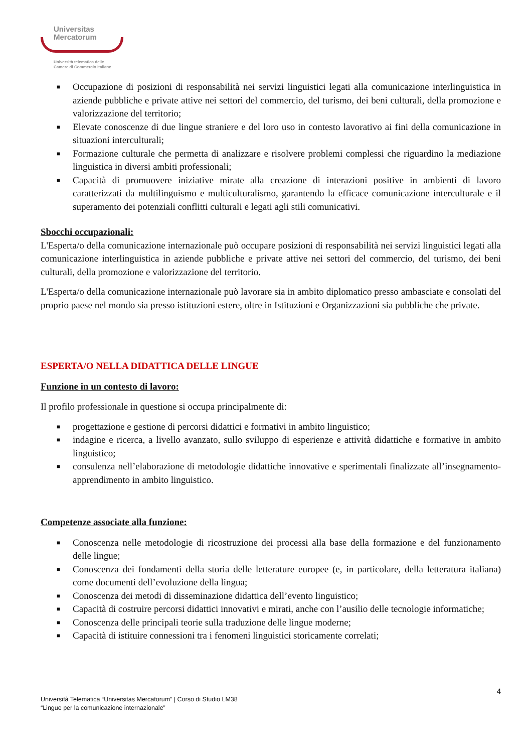Universitas
Mercatorum
Università telematica delle
Camere di Commercio Italiane
■ Occupazione di posizioni di responsabilità nei servizi linguistici legati alla comunicazione interlinguistica in aziende pubbliche e private attive nei settori del commercio, del turismo, dei beni culturali, della promozione e valorizzazione del territorio;
■ Elevate conoscenze di due lingue straniere e del loro uso in contesto lavorativo ai fini della comunicazione in situazioni interculturali;
■ Formazione culturale che permetta di analizzare e risolvere problemi complessi che riguardino la mediazione linguistica in diversi ambiti professionali;
■ Capacità di promuovere iniziative mirate alla creazione di interazioni positive in ambienti di lavoro caratterizzati da multilinguismo e multiculturalismo, garantendo la efficace comunicazione interculturale e il superamento dei potenziali conflitti culturali e legati agli stili comunicativi.
Sbocchi occupazionali:
L'Esperta/o della comunicazione internazionale può occupare posizioni di responsabilità nei servizi linguistici legati alla comunicazione interlinguistica in aziende pubbliche e private attive nei settori del commercio, del turismo, dei beni culturali, della promozione e valorizzazione del territorio.
L'Esperta/o della comunicazione internazionale può lavorare sia in ambito diplomatico presso ambasciate e consolati del proprio paese nel mondo sia presso istituzioni estere, oltre in Istituzioni e Organizzazioni sia pubbliche che private.
ESPERTA/O NELLA DIDATTICA DELLE LINGUE
Funzione in un contesto di lavoro:
Il profilo professionale in questione si occupa principalmente di:
■ progettazione e gestione di percorsi didattici e formativi in ambito linguistico;
■ indagine e ricerca, a livello avanzato, sullo sviluppo di esperienze e attività didattiche e formative in ambito linguistico;
■ consulenza nell’elaborazione di metodologie didattiche innovative e sperimentali finalizzate all’insegnamento-apprendimento in ambito linguistico.
Competenze associate alla funzione:
■ Conoscenza nelle metodologie di ricostruzione dei processi alla base della formazione e del funzionamento delle lingue;
■ Conoscenza dei fondamenti della storia delle letterature europee (e, in particolare, della letteratura italiana) come documenti dell’evoluzione della lingua;
■ Conoscenza dei metodi di disseminazione didattica dell’evento linguistico;
■ Capacità di costruire percorsi didattici innovativi e mirati, anche con l’ausilio delle tecnologie informatiche;
■ Conoscenza delle principali teorie sulla traduzione delle lingue moderne;
■ Capacità di istituire connessioni tra i fenomeni linguistici storicamente correlati;
4
Università Telematica “Universitas Mercatorum” | Corso di Studio LM38
“Lingue per la comunicazione internazionale”